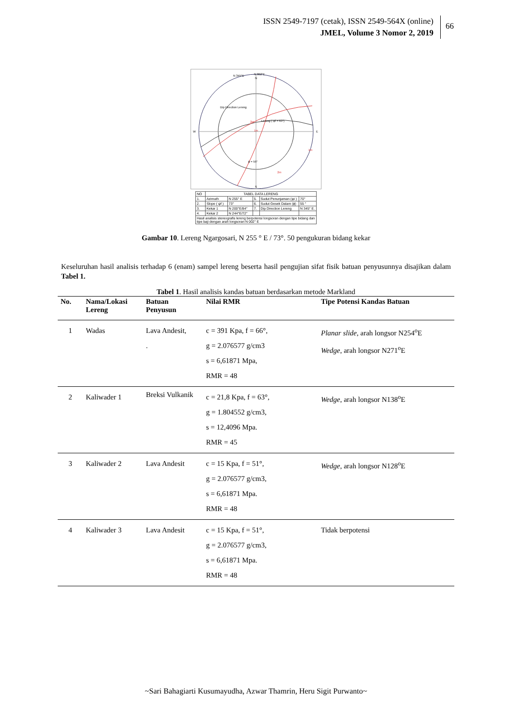ISSN 2549-7197 (cetak), ISSN 2549-564X (online)
JMEL, Volume 3 Nomor 2, 2019
66
N 002°E
N 345°E
N
W
E
S
Lereng ( ψf = 63°)
ϕ = 55°
2m
1m
1m
2m
Dip Direction Lereng
| NO | TABEL DATA LERENG | | | | |
| 1. | Azimuth | N 255° E | 5. | Sudut Penunjaman (ψi ) | 70° |
| 2. | Slope ( ψf ) | 73° | 6. | Sudut Gesek Dalam (ϕ) | 55 ° |
| 3. | Kekar 1 | N 200°E/84° | 7. | Dip Direction Lereng | N 345° E. |
| 4. | Kekar 2 | N 244°E/72° | | | |
| Hasil analisis stereografis lereng berpotensi longsoran dengan tipe bidang dan tipe baji dengan arah longsoran N 002° E | | | | | |
Gambar 10. Lereng Ngargosari, N 255 ° E / 73°. 50 pengukuran bidang kekar
Keseluruhan hasil analisis terhadap 6 (enam) sampel lereng beserta hasil pengujian sifat fisik batuan penyusunnya disajikan dalam Tabel 1.
Tabel 1. Hasil analisis kandas batuan berdasarkan metode Markland
| No. | Nama/Lokasi Lereng | Batuan Penyusun | Nilai RMR | Tipe Potensi Kandas Batuan |
| --- | --- | --- | --- | --- |
| 1 | Wadas | Lava Andesit, . | c = 391 Kpa, f = 66°, g = 2.076577 g/cm3 s = 6,61871 Mpa, RMR = 48 | Planar slide , arah longsor N254<sup>o</sup>E Wedge , arah longsor N271<sup>o</sup>E |
| 2 | Kaliwader 1 | Breksi Vulkanik | c = 21,8 Kpa, f = 63°, g = 1.804552 g/cm3, s = 12,4096 Mpa. RMR = 45 | Wedge , arah longsor N138<sup>o</sup>E |
| 3 | Kaliwader 2 | Lava Andesit | c = 15 Kpa, f = 51°, g = 2.076577 g/cm3, s = 6,61871 Mpa. RMR = 48 | Wedge , arah longsor N128<sup>o</sup>E |
| 4 | Kaliwader 3 | Lava Andesit | c = 15 Kpa, f = 51°, g = 2.076577 g/cm3, s = 6,61871 Mpa. RMR = 48 | Tidak berpotensi |
~Sari Bahagiarti Kusumayudha, Azwar Thamrin, Heru Sigit Purwanto~